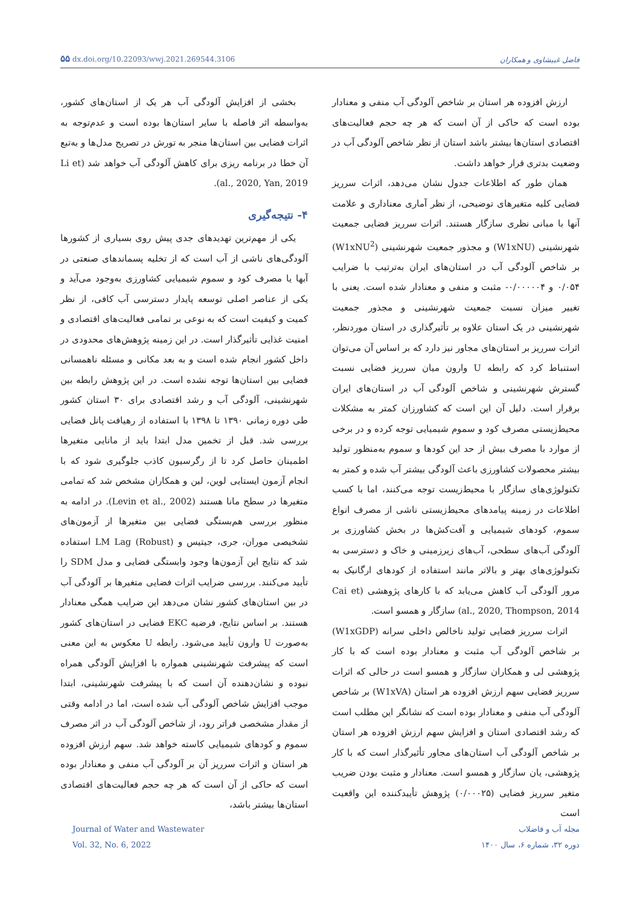۵۵ dx.doi.org/10.22093/wwj.2021.269544.3106 فاضل غبیشاوی و همکاران
ارزش افزوده هر استان بر شاخص آلودگی آب منفی و معنادار بوده است که حاکی از آن است که هر چه حجم فعالیت‌های اقتصادی استان‌ها بیشتر باشد استان از نظر شاخص آلودگی آب در وضعیت بدتری قرار خواهد داشت.
همان طور که اطلاعات جدول نشان می‌دهد، اثرات سرریز فضایی کلیه متغیرهای توضیحی، از نظر آماری معناداری و علامت آنها با مبانی نظری سازگار هستند. اثرات سرریز فضایی جمعیت شهرنشینی (W1xNU) و مجذور جمعیت شهرنشینی (W1xNU<sup>2</sup>) بر شاخص آلودگی آب در استان‌های ایران به‌ترتیب با ضرایب ۰/۰۵۴ و ۰/۰۰۰۰۰۴- مثبت و منفی و معنادار شده است. یعنی با تغییر میزان نسبت جمعیت شهرنشینی و مجذور جمعیت شهرنشینی در یک استان علاوه بر تأثیرگذاری در استان موردنظر، اثرات سرریز بر استان‌های مجاور نیز دارد که بر اساس آن می‌توان استنباط کرد که رابطه U وارون میان سرریز فضایی نسبت گسترش شهرنشینی و شاخص آلودگی آب در استان‌های ایران برقرار است. دلیل آن این است که کشاورزان کمتر به مشکلات محیط‌زیستی مصرف کود و سموم شیمیایی توجه کرده و در برخی از موارد با مصرف بیش از حد این کودها و سموم به‌منظور تولید بیشتر محصولات کشاورزی باعث آلودگی بیشتر آب شده و کمتر به تکنولوژی‌های سازگار با محیط‌زیست توجه می‌کنند، اما با کسب اطلاعات در زمینه پیامدهای محیط‌زیستی ناشی از مصرف انواع سموم، کودهای شیمیایی و آفت‌کش‌ها در بخش کشاورزی بر آلودگی آب‌های سطحی، آب‌های زیرزمینی و خاک و دسترسی به تکنولوژی‌های بهتر و بالاتر مانند استفاده از کودهای ارگانیک به مرور آلودگی آب کاهش می‌یابد که با کارهای پژوهشی (Cai et al., 2020, Thompson, 2014) سازگار و همسو است.
اثرات سرریز فضایی تولید ناخالص داخلی سرانه (W1xGDP) بر شاخص آلودگی آب مثبت و معنادار بوده است که با کار پژوهشی لی و همکاران سازگار و همسو است در حالی که اثرات سرریز فضایی سهم ارزش افزوده هر استان (W1xVA) بر شاخص آلودگی آب منفی و معنادار بوده است که نشانگر این مطلب است که رشد اقتصادی استان و افزایش سهم ارزش افزوده هر استان بر شاخص آلودگی آب استان‌های مجاور تأثیرگذار است که با کار پژوهشی، یان سازگار و همسو است. معنادار و مثبت بودن ضریب متغیر سرریز فضایی (۰/۰۰۰۲۵) پژوهش تأییدکننده این واقعیت است
بخشی از افزایش آلودگی آب هر یک از استان‌های کشور، به‌واسطه اثر فاصله با سایر استان‌ها بوده است و عدم‌توجه به اثرات فضایی بین استان‌ها منجر به تورش در تصریح مدل‌ها و به‌تبع آن خطا در برنامه ریزی برای کاهش آلودگی آب خواهد شد (Li et al., 2020, Yan, 2019).
۴- نتیجه‌گیری
یکی از مهم‌ترین تهدیدهای جدی پیش روی بسیاری از کشورها آلودگی‌های ناشی از آب است که از تخلیه پسماندهای صنعتی در آبها یا مصرف کود و سموم شیمیایی کشاورزی به‌وجود می‌آید و یکی از عناصر اصلی توسعه پایدار دسترسی آب کافی، از نظر کمیت و کیفیت است که به نوعی بر تمامی فعالیت‌های اقتصادی و امنیت غذایی تأثیرگذار است. در این زمینه پژوهش‌های محدودی در داخل کشور انجام شده است و به بعد مکانی و مسئله ناهمسانی فضایی بین استان‌ها توجه نشده است. در این پژوهش رابطه بین شهرنشینی، آلودگی آب و رشد اقتصادی برای ۳۰ استان کشور طی دوره زمانی ۱۳۹۰ تا ۱۳۹۸ با استفاده از رهیافت پانل فضایی بررسی شد. قبل از تخمین مدل ابتدا باید از مانایی متغیرها اطمینان حاصل کرد تا از رگرسیون کاذب جلوگیری شود که با انجام آزمون ایستایی لوین، لین و همکاران مشخص شد که تمامی متغیرها در سطح مانا هستند (Levin et al., 2002). در ادامه به منظور بررسی هم‌بستگی فضایی بین متغیرها از آزمون‌های تشخیصی موران، جری، جیتیس و LM Lag (Robust) استفاده شد که نتایج این آزمون‌ها وجود وابستگی فضایی و مدل SDM را تأیید می‌کنند. بررسی ضرایب اثرات فضایی متغیرها بر آلودگی آب در بین استان‌های کشور نشان می‌دهد این ضرایب همگی معنادار هستند. بر اساس نتایج، فرضیه EKC فضایی در استان‌های کشور به‌صورت U وارون تأیید می‌شود. رابطه U معکوس به این معنی است که پیشرفت شهرنشینی همواره با افزایش آلودگی همراه نبوده و نشان‌دهنده آن است که با پیشرفت شهرنشینی، ابتدا موجب افزایش شاخص آلودگی آب شده است، اما در ادامه وقتی از مقدار مشخصی فراتر رود، از شاخص آلودگی آب در اثر مصرف سموم و کودهای شیمیایی کاسته خواهد شد. سهم ارزش افزوده هر استان و اثرات سرریز آن بر آلودگی آب منفی و معنادار بوده است که حاکی از آن است که هر چه حجم فعالیت‌های اقتصادی استان‌ها بیشتر باشد،
Journal of Water and Wastewater
Vol. 32, No. 6, 2022
مجله آب و فاضلاب
دوره ۳۲، شماره ۶، سال ۱۴۰۰